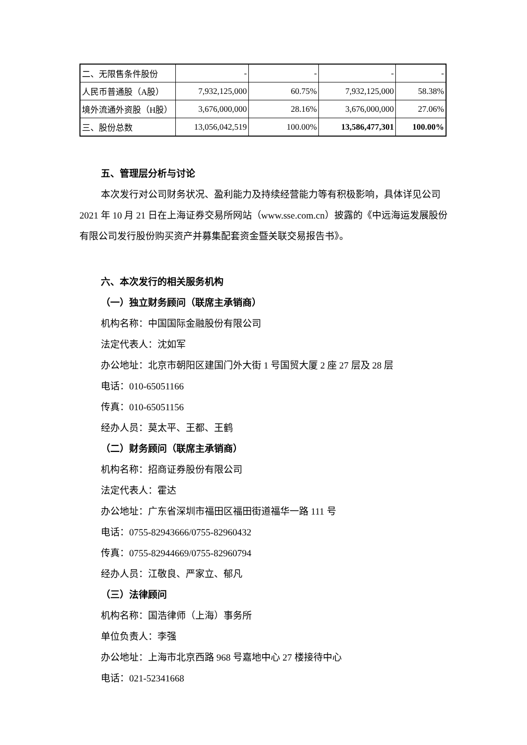| 二、无限售条件股份 | - | - | - | - |
| 人民币普通股（A股） | 7,932,125,000 | 60.75% | 7,932,125,000 | 58.38% |
| 境外流通外资股（H股） | 3,676,000,000 | 28.16% | 3,676,000,000 | 27.06% |
| 三、股份总数 | 13,056,042,519 | 100.00% | 13,586,477,301 | 100.00% |
五、管理层分析与讨论
本次发行对公司财务状况、盈利能力及持续经营能力等有积极影响，具体详见公司 2021 年 10 月 21 日在上海证券交易所网站（www.sse.com.cn）披露的《中远海运发展股份有限公司发行股份购买资产并募集配套资金暨关联交易报告书》。
六、本次发行的相关服务机构
（一）独立财务顾问（联席主承销商）
机构名称：中国国际金融股份有限公司
法定代表人：沈如军
办公地址：北京市朝阳区建国门外大街 1 号国贸大厦 2 座 27 层及 28 层
电话：010-65051166
传真：010-65051156
经办人员：莫太平、王都、王鹤
（二）财务顾问（联席主承销商）
机构名称：招商证券股份有限公司
法定代表人：霍达
办公地址：广东省深圳市福田区福田街道福华一路 111 号
电话：0755-82943666/0755-82960432
传真：0755-82944669/0755-82960794
经办人员：江敬良、严家立、郁凡
（三）法律顾问
机构名称：国浩律师（上海）事务所
单位负责人：李强
办公地址：上海市北京西路 968 号嘉地中心 27 楼接待中心
电话：021-52341668